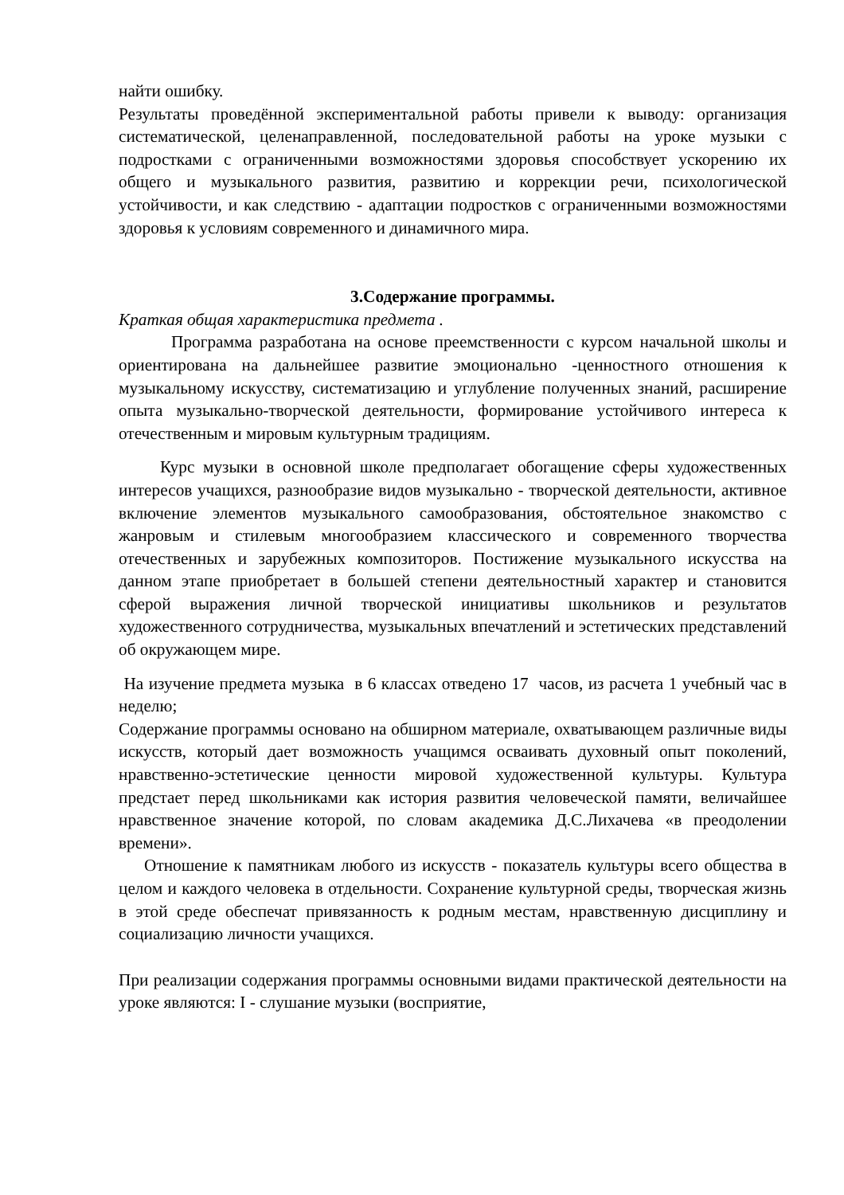найти ошибку.
Результаты проведённой экспериментальной работы привели к выводу: организация систематической, целенаправленной, последовательной работы на уроке музыки с подростками с ограниченными возможностями здоровья способствует ускорению их общего и музыкального развития, развитию и коррекции речи, психологической устойчивости, и как следствию - адаптации подростков с ограниченными возможностями здоровья к условиям современного и динамичного мира.
3.Содержание программы.
Краткая общая характеристика предмета .
Программа разработана на основе преемственности с курсом начальной школы и ориентирована на дальнейшее развитие эмоционально -ценностного отношения к музыкальному искусству, систематизацию и углубление полученных знаний, расширение опыта музыкально-творческой деятельности, формирование устойчивого интереса к отечественным и мировым культурным традициям.
Курс музыки в основной школе предполагает обогащение сферы художественных интересов учащихся, разнообразие видов музыкально - творческой деятельности, активное включение элементов музыкального самообразования, обстоятельное знакомство с жанровым и стилевым многообразием классического и современного творчества отечественных и зарубежных композиторов. Постижение музыкального искусства на данном этапе приобретает в большей степени деятельностный характер и становится сферой выражения личной творческой инициативы школьников и результатов художественного сотрудничества, музыкальных впечатлений и эстетических представлений об окружающем мире.
На изучение предмета музыка в 6 классах отведено 17 часов, из расчета 1 учебный час в неделю;
Содержание программы основано на обширном материале, охватывающем различные виды искусств, который дает возможность учащимся осваивать духовный опыт поколений, нравственно-эстетические ценности мировой художественной культуры. Культура предстает перед школьниками как история развития человеческой памяти, величайшее нравственное значение которой, по словам академика Д.С.Лихачева «в преодолении времени».
Отношение к памятникам любого из искусств - показатель культуры всего общества в целом и каждого человека в отдельности. Сохранение культурной среды, творческая жизнь в этой среде обеспечат привязанность к родным местам, нравственную дисциплину и социализацию личности учащихся.
При реализации содержания программы основными видами практической деятельности на уроке являются: I - слушание музыки (восприятие,